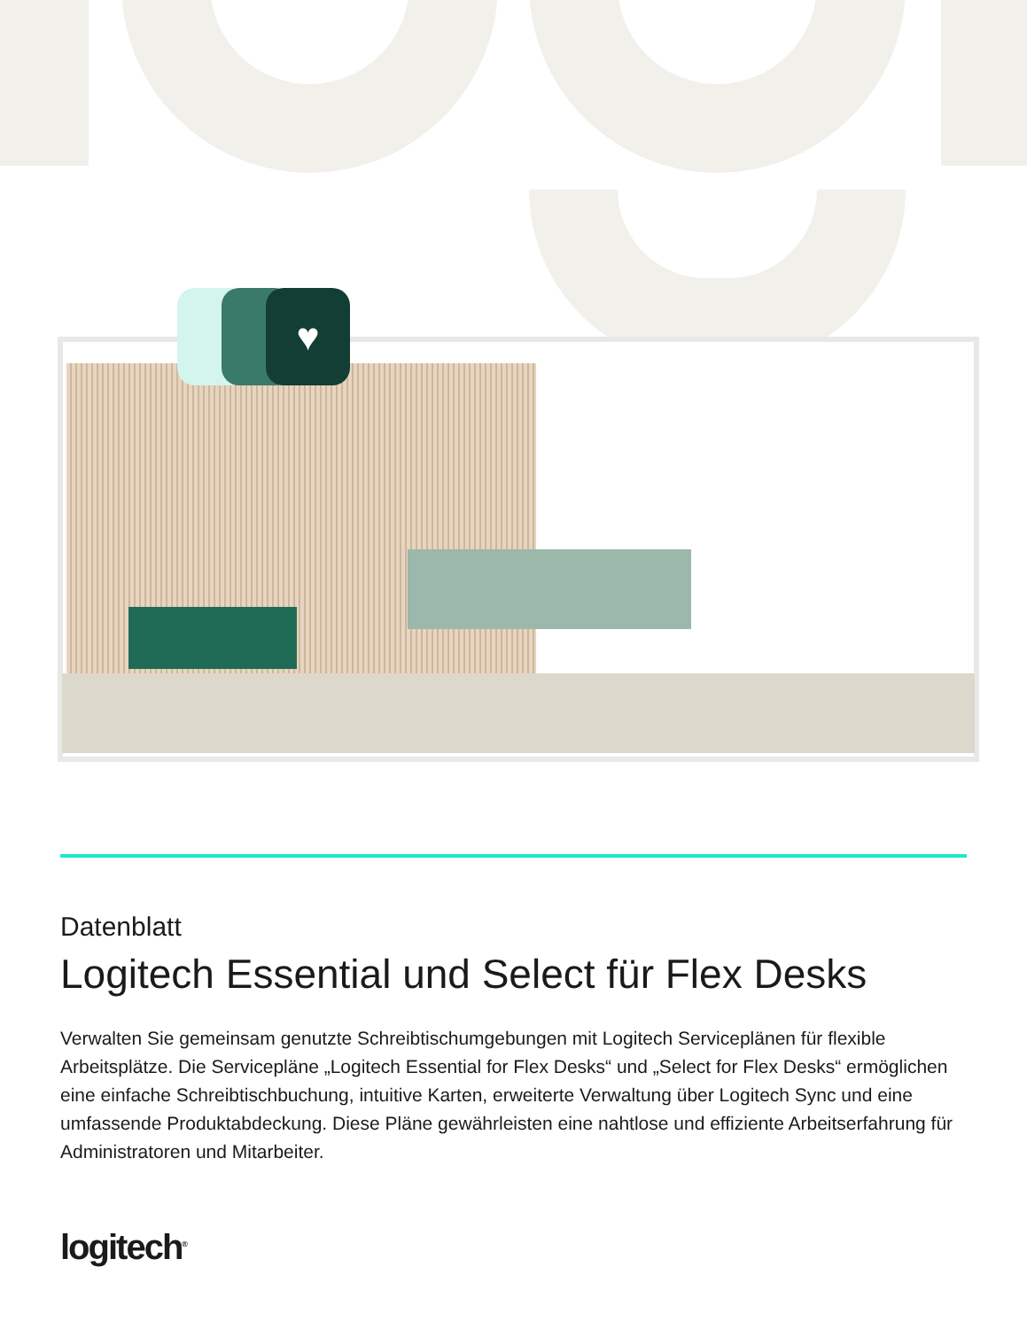♥
Datenblatt
Logitech Essential und Select für Flex Desks
Verwalten Sie gemeinsam genutzte Schreibtischumgebungen mit Logitech Serviceplänen für flexible Arbeitsplätze. Die Servicepläne „Logitech Essential for Flex Desks“ und „Select for Flex Desks“ ermöglichen eine einfache Schreibtischbuchung, intuitive Karten, erweiterte Verwaltung über Logitech Sync und eine umfassende Produktabdeckung. Diese Pläne gewährleisten eine nahtlose und effiziente Arbeitserfahrung für Administratoren und Mitarbeiter.
logitech<sup>®</sup>